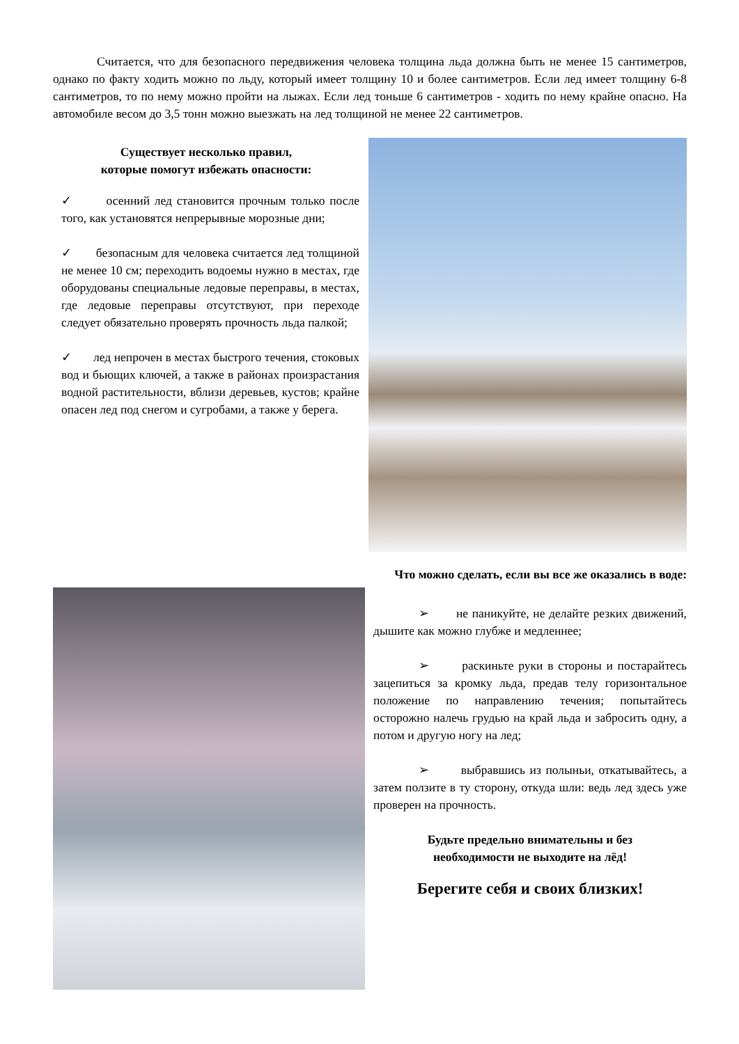Считается, что для безопасного передвижения человека толщина льда должна быть не менее 15 сантиметров, однако по факту ходить можно по льду, который имеет толщину 10 и более сантиметров. Если лед имеет толщину 6-8 сантиметров, то по нему можно пройти на лыжах. Если лед тоньше 6 сантиметров - ходить по нему крайне опасно. На автомобиле весом до 3,5 тонн можно выезжать на лед толщиной не менее 22 сантиметров.
Существует несколько правил,
которые помогут избежать опасности:
✓ осенний лед становится прочным только после того, как установятся непрерывные морозные дни;
✓ безопасным для человека считается лед толщиной не менее 10 см; переходить водоемы нужно в местах, где оборудованы специальные ледовые переправы, в местах, где ледовые переправы отсутствуют, при переходе следует обязательно проверять прочность льда палкой;
✓ лед непрочен в местах быстрого течения, стоковых вод и бьющих ключей, а также в районах произрастания водной растительности, вблизи деревьев, кустов; крайне опасен лед под снегом и сугробами, а также у берега.
Что можно сделать, если вы все же оказались в воде:
➢ не паникуйте, не делайте резких движений, дышите как можно глубже и медленнее;
➢ раскиньте руки в стороны и постарайтесь зацепиться за кромку льда, предав телу горизонтальное положение по направлению течения; попытайтесь осторожно налечь грудью на край льда и забросить одну, а потом и другую ногу на лед;
➢ выбравшись из полыньи, откатывайтесь, а затем ползите в ту сторону, откуда шли: ведь лед здесь уже проверен на прочность.
Будьте предельно внимательны и без
необходимости не выходите на лёд!
Берегите себя и своих близких!